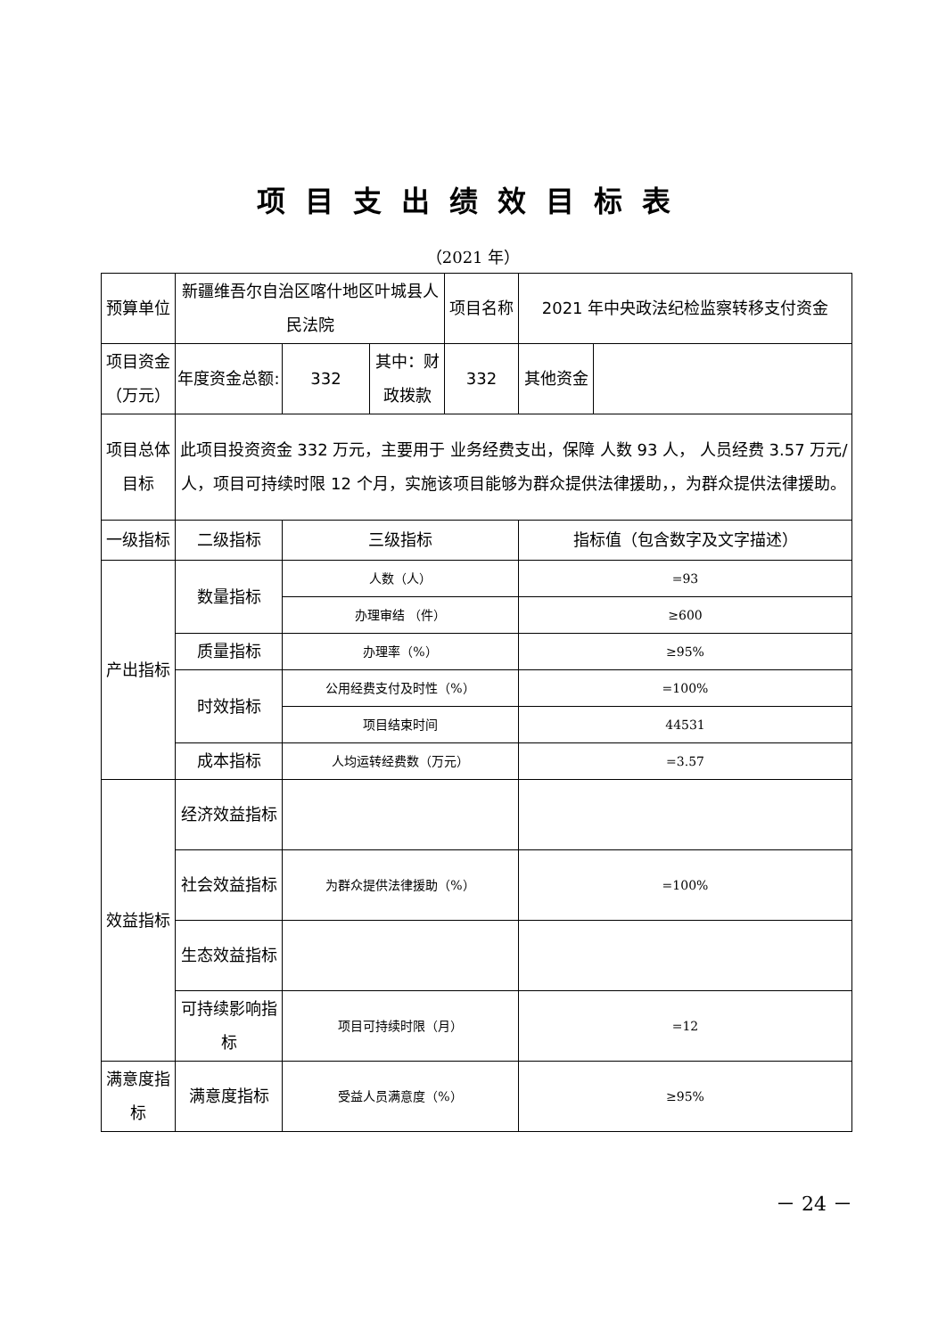项目支出绩效目标表
（2021 年）
| 预算单位 | 新疆维吾尔自治区喀什地区叶城县人民法院 | | | 项目名称 | 2021 年中央政法纪检监察转移支付资金 | |
| 项目资金（万元） | 年度资金总额: | 332 | 其中：财政拨款 | 332 | 其他资金 | |
| 项目总体目标 | 此项目投资资金 332 万元，主要用于 业务经费支出，保障 人数 93 人， 人员经费 3.57 万元/人，项目可持续时限 12 个月，实施该项目能够为群众提供法律援助，，为群众提供法律援助。 | | | | | |
| 一级指标 | 二级指标 | 三级指标 | | | 指标值（包含数字及文字描述） | |
| 产出指标 | 数量指标 | 人数（人） | | | =93 | |
| | | 办理审结 （件） | | | ≥600 | |
| | 质量指标 | 办理率（%） | | | ≥95% | |
| | 时效指标 | 公用经费支付及时性（%） | | | =100% | |
| | | 项目结束时间 | | | 44531 | |
| | 成本指标 | 人均运转经费数（万元） | | | =3.57 | |
| 效益指标 | 经济效益指标 | | | | | |
| | 社会效益指标 | 为群众提供法律援助（%） | | | =100% | |
| | 生态效益指标 | | | | | |
| | 可持续影响指标 | 项目可持续时限（月） | | | =12 | |
| 满意度指标 | 满意度指标 | 受益人员满意度（%） | | | ≥95% | |
－ 24 －